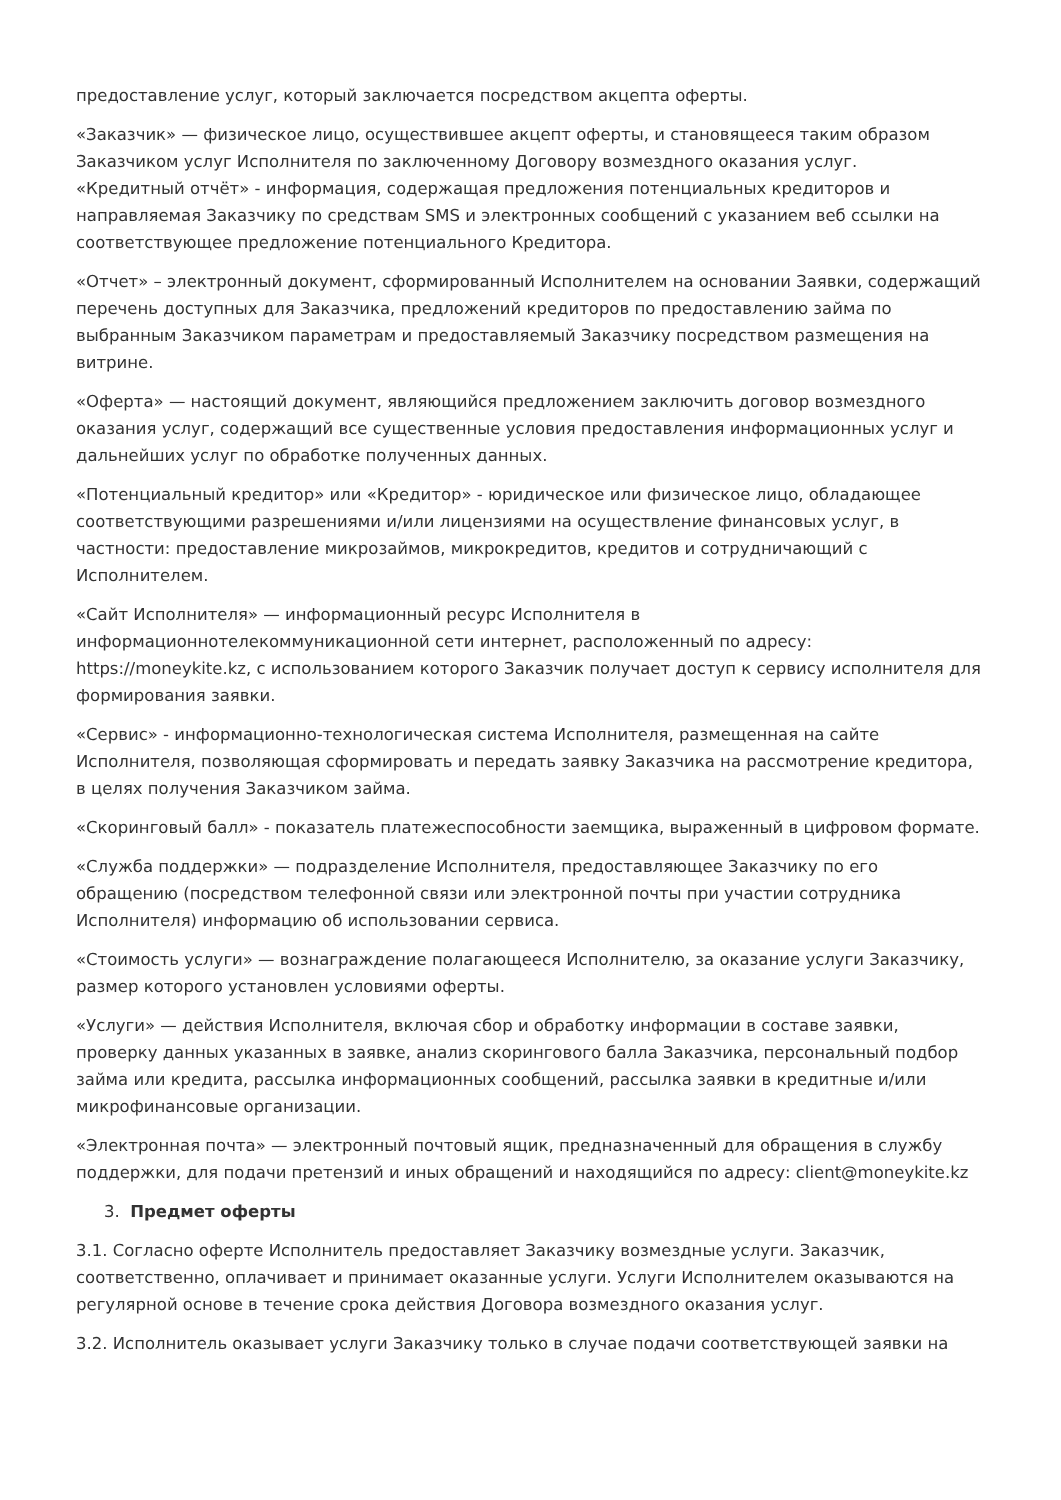предоставление услуг, который заключается посредством акцепта оферты.
«Заказчик» — физическое лицо, осуществившее акцепт оферты, и становящееся таким образом Заказчиком услуг Исполнителя по заключенному Договору возмездного оказания услуг.
«Кредитный отчёт» - информация, содержащая предложения потенциальных кредиторов и направляемая Заказчику по средствам SMS и электронных сообщений с указанием веб ссылки на соответствующее предложение потенциального Кредитора.
«Отчет» – электронный документ, сформированный Исполнителем на основании Заявки, содержащий перечень доступных для Заказчика, предложений кредиторов по предоставлению займа по выбранным Заказчиком параметрам и предоставляемый Заказчику посредством размещения на витрине.
«Оферта» — настоящий документ, являющийся предложением заключить договор возмездного оказания услуг, содержащий все существенные условия предоставления информационных услуг и дальнейших услуг по обработке полученных данных.
«Потенциальный кредитор» или «Кредитор» - юридическое или физическое лицо, обладающее соответствующими разрешениями и/или лицензиями на осуществление финансовых услуг, в частности: предоставление микрозаймов, микрокредитов, кредитов и сотрудничающий с Исполнителем.
«Сайт Исполнителя» — информационный ресурс Исполнителя в информационнотелекоммуникационной сети интернет, расположенный по адресу: https://moneykite.kz, с использованием которого Заказчик получает доступ к сервису исполнителя для формирования заявки.
«Сервис» - информационно-технологическая система Исполнителя, размещенная на сайте Исполнителя, позволяющая сформировать и передать заявку Заказчика на рассмотрение кредитора, в целях получения Заказчиком займа.
«Скоринговый балл» - показатель платежеспособности заемщика, выраженный в цифровом формате.
«Служба поддержки» — подразделение Исполнителя, предоставляющее Заказчику по его обращению (посредством телефонной связи или электронной почты при участии сотрудника Исполнителя) информацию об использовании сервиса.
«Стоимость услуги» — вознаграждение полагающееся Исполнителю, за оказание услуги Заказчику, размер которого установлен условиями оферты.
«Услуги» — действия Исполнителя, включая сбор и обработку информации в составе заявки, проверку данных указанных в заявке, анализ скорингового балла Заказчика, персональный подбор займа или кредита, рассылка информационных сообщений, рассылка заявки в кредитные и/или микрофинансовые организации.
«Электронная почта» — электронный почтовый ящик, предназначенный для обращения в службу поддержки, для подачи претензий и иных обращений и находящийся по адресу: client@moneykite.kz
3. Предмет оферты
3.1. Согласно оферте Исполнитель предоставляет Заказчику возмездные услуги. Заказчик, соответственно, оплачивает и принимает оказанные услуги. Услуги Исполнителем оказываются на регулярной основе в течение срока действия Договора возмездного оказания услуг.
3.2. Исполнитель оказывает услуги Заказчику только в случае подачи соответствующей заявки на